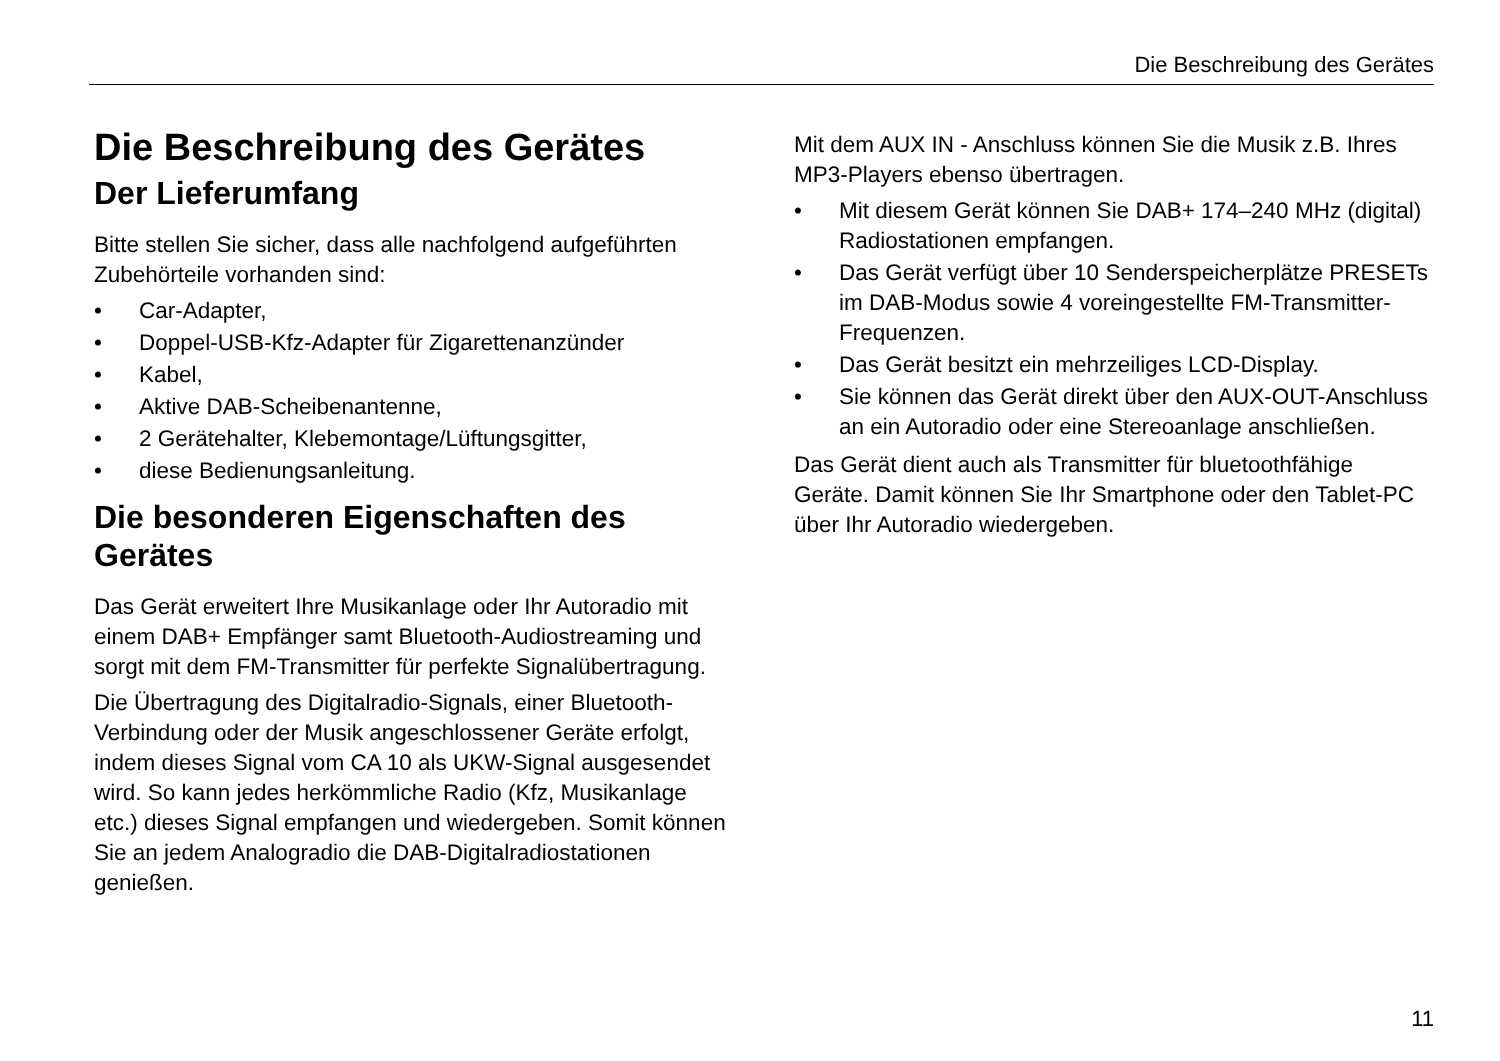Die Beschreibung des Gerätes
Die Beschreibung des Gerätes
Der Lieferumfang
Bitte stellen Sie sicher, dass alle nachfolgend aufgeführten Zubehörteile vorhanden sind:
• Car-Adapter,
• Doppel-USB-Kfz-Adapter für Zigarettenanzünder
• Kabel,
• Aktive DAB-Scheibenantenne,
• 2 Gerätehalter, Klebemontage/Lüftungsgitter,
• diese Bedienungsanleitung.
Die besonderen Eigenschaften des Gerätes
Das Gerät erweitert Ihre Musikanlage oder Ihr Autoradio mit einem DAB+ Empfänger samt Bluetooth-Audiostreaming und sorgt mit dem FM-Transmitter für perfekte Signalübertragung.
Die Übertragung des Digitalradio-Signals, einer Bluetooth-Verbindung oder der Musik angeschlossener Geräte erfolgt, indem dieses Signal vom CA 10 als UKW-Signal ausgesendet wird. So kann jedes herkömmliche Radio (Kfz, Musikanlage etc.) dieses Signal empfangen und wiedergeben. Somit können Sie an jedem Analogradio die DAB-Digitalradiostationen genießen.
Mit dem AUX IN - Anschluss können Sie die Musik z.B. Ihres MP3-Players ebenso übertragen.
• Mit diesem Gerät können Sie DAB+ 174–240 MHz (digital) Radiostationen empfangen.
• Das Gerät verfügt über 10 Senderspeicherplätze PRESETs im DAB-Modus sowie 4 voreingestellte FM-Transmitter-Frequenzen.
• Das Gerät besitzt ein mehrzeiliges LCD-Display.
• Sie können das Gerät direkt über den AUX-OUT-Anschluss an ein Autoradio oder eine Stereoanlage anschließen.
Das Gerät dient auch als Transmitter für bluetoothfähige Geräte. Damit können Sie Ihr Smartphone oder den Tablet-PC über Ihr Autoradio wiedergeben.
11